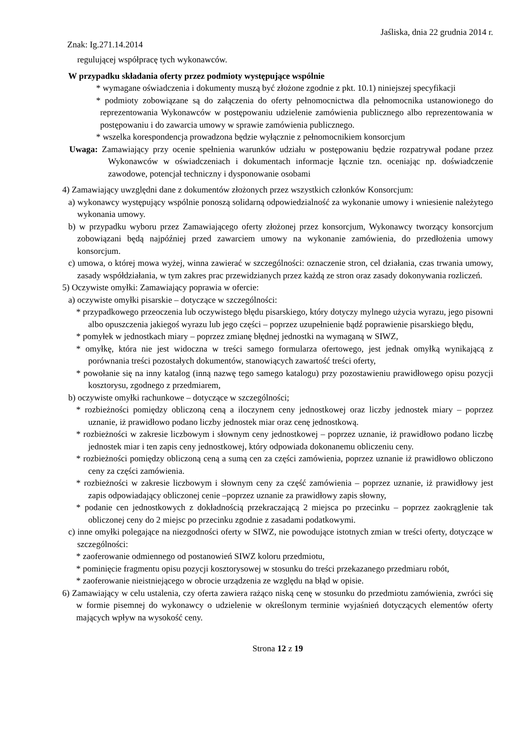Jaśliska, dnia 22 grudnia 2014 r.
Znak: Ig.271.14.2014
regulującej współpracę tych wykonawców.
W przypadku składania oferty przez podmioty występujące wspólnie
* wymagane oświadczenia i dokumenty muszą być złożone zgodnie z pkt. 10.1) niniejszej specyfikacji
* podmioty zobowiązane są do załączenia do oferty pełnomocnictwa dla pełnomocnika ustanowionego do reprezentowania Wykonawców w postępowaniu udzielenie zamówienia publicznego albo reprezentowania w postępowaniu i do zawarcia umowy w sprawie zamówienia publicznego.
* wszelka korespondencja prowadzona będzie wyłącznie z pełnomocnikiem konsorcjum
Uwaga: Zamawiający przy ocenie spełnienia warunków udziału w postępowaniu będzie rozpatrywał podane przez Wykonawców w oświadczeniach i dokumentach informacje łącznie tzn. oceniając np. doświadczenie zawodowe, potencjał techniczny i dysponowanie osobami
4) Zamawiający uwzględni dane z dokumentów złożonych przez wszystkich członków Konsorcjum:
a) wykonawcy występujący wspólnie ponoszą solidarną odpowiedzialność za wykonanie umowy i wniesienie należytego wykonania umowy.
b) w przypadku wyboru przez Zamawiającego oferty złożonej przez konsorcjum, Wykonawcy tworzący konsorcjum zobowiązani będą najpóźniej przed zawarciem umowy na wykonanie zamówienia, do przedłożenia umowy konsorcjum.
c) umowa, o której mowa wyżej, winna zawierać w szczególności: oznaczenie stron, cel działania, czas trwania umowy, zasady współdziałania, w tym zakres prac przewidzianych przez każdą ze stron oraz zasady dokonywania rozliczeń.
5) Oczywiste omyłki: Zamawiający poprawia w ofercie:
a) oczywiste omyłki pisarskie – dotyczące w szczególności:
* przypadkowego przeoczenia lub oczywistego błędu pisarskiego, który dotyczy mylnego użycia wyrazu, jego pisowni albo opuszczenia jakiegoś wyrazu lub jego części – poprzez uzupełnienie bądź poprawienie pisarskiego błędu,
* pomyłek w jednostkach miary – poprzez zmianę błędnej jednostki na wymaganą w SIWZ,
* omyłkę, która nie jest widoczna w treści samego formularza ofertowego, jest jednak omyłką wynikającą z porównania treści pozostałych dokumentów, stanowiących zawartość treści oferty,
* powołanie się na inny katalog (inną nazwę tego samego katalogu) przy pozostawieniu prawidłowego opisu pozycji kosztorysu, zgodnego z przedmiarem,
b) oczywiste omyłki rachunkowe – dotyczące w szczególności;
* rozbieżności pomiędzy obliczoną ceną a iloczynem ceny jednostkowej oraz liczby jednostek miary – poprzez uznanie, iż prawidłowo podano liczby jednostek miar oraz cenę jednostkową.
* rozbieżności w zakresie liczbowym i słownym ceny jednostkowej – poprzez uznanie, iż prawidłowo podano liczbę jednostek miar i ten zapis ceny jednostkowej, który odpowiada dokonanemu obliczeniu ceny.
* rozbieżności pomiędzy obliczoną ceną a sumą cen za części zamówienia, poprzez uznanie iż prawidłowo obliczono ceny za części zamówienia.
* rozbieżności w zakresie liczbowym i słownym ceny za część zamówienia – poprzez uznanie, iż prawidłowy jest zapis odpowiadający obliczonej cenie –poprzez uznanie za prawidłowy zapis słowny,
* podanie cen jednostkowych z dokładnością przekraczającą 2 miejsca po przecinku – poprzez zaokrąglenie tak obliczonej ceny do 2 miejsc po przecinku zgodnie z zasadami podatkowymi.
c) inne omyłki polegające na niezgodności oferty w SIWZ, nie powodujące istotnych zmian w treści oferty, dotyczące w szczególności:
* zaoferowanie odmiennego od postanowień SIWZ koloru przedmiotu,
* pominięcie fragmentu opisu pozycji kosztorysowej w stosunku do treści przekazanego przedmiaru robót,
* zaoferowanie nieistniejącego w obrocie urządzenia ze względu na błąd w opisie.
6) Zamawiający w celu ustalenia, czy oferta zawiera rażąco niską cenę w stosunku do przedmiotu zamówienia, zwróci się w formie pisemnej do wykonawcy o udzielenie w określonym terminie wyjaśnień dotyczących elementów oferty mających wpływ na wysokość ceny.
Strona 12 z 19